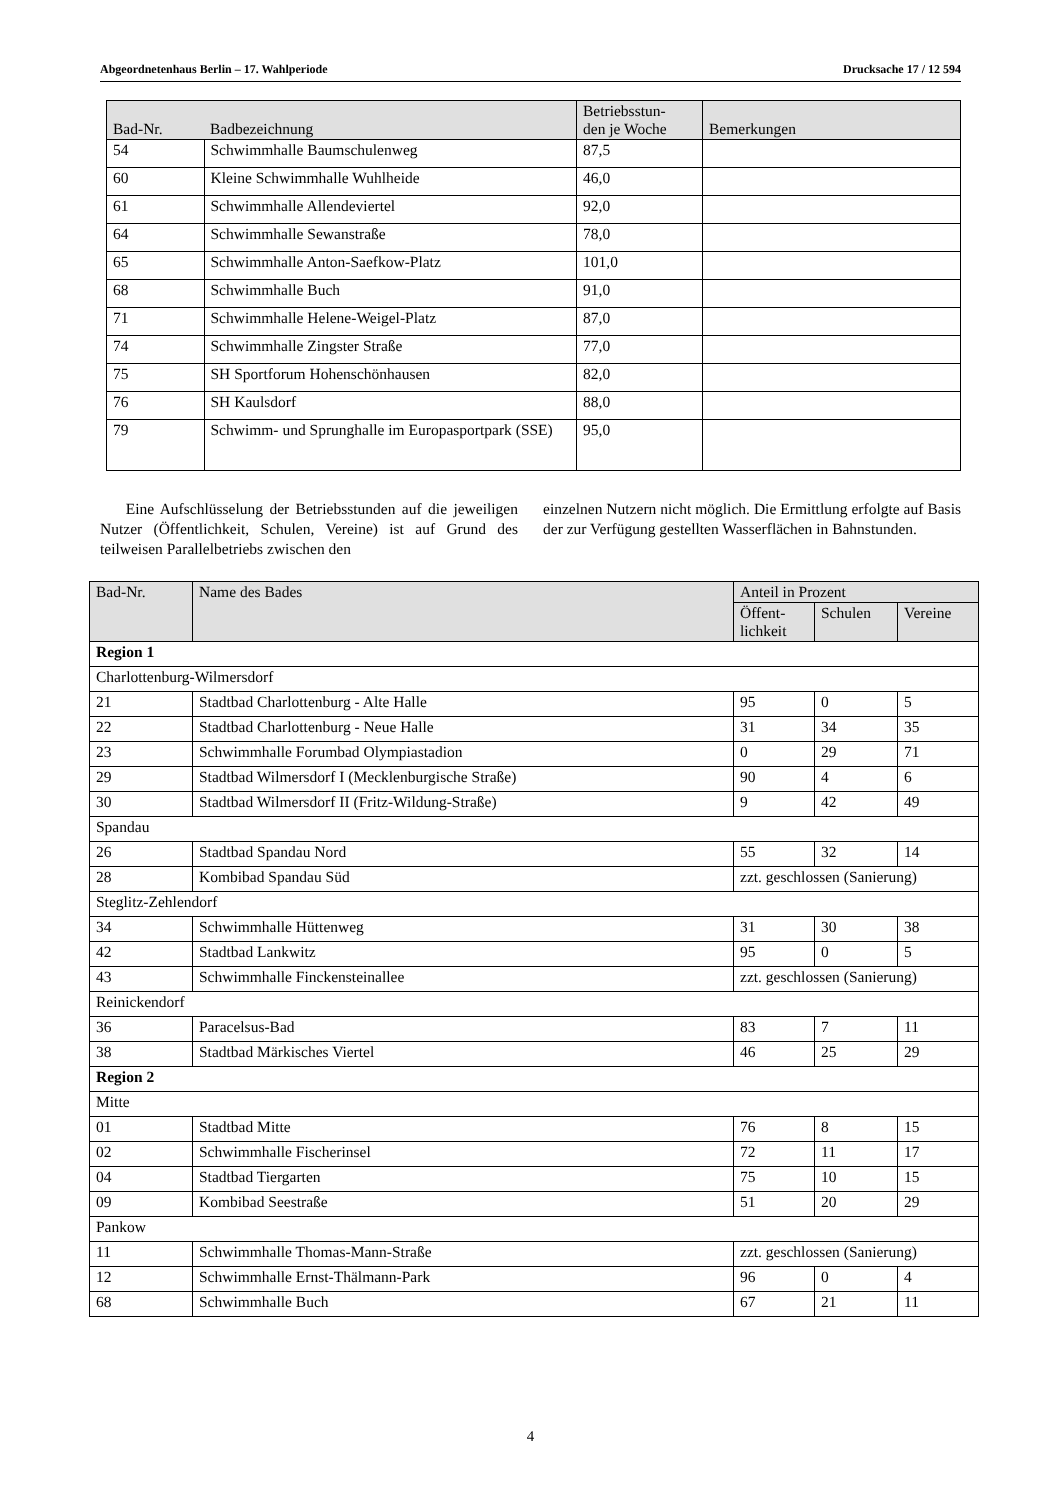Abgeordnetenhaus Berlin – 17. Wahlperiode Drucksache 17 / 12 594
| Bad-Nr. | Badbezeichnung | Betriebsstun- den je Woche | Bemerkungen |
| --- | --- | --- | --- |
| 54 | Schwimmhalle Baumschulenweg | 87,5 | |
| 60 | Kleine Schwimmhalle Wuhlheide | 46,0 | |
| 61 | Schwimmhalle Allendeviertel | 92,0 | |
| 64 | Schwimmhalle Sewanstraße | 78,0 | |
| 65 | Schwimmhalle Anton-Saefkow-Platz | 101,0 | |
| 68 | Schwimmhalle Buch | 91,0 | |
| 71 | Schwimmhalle Helene-Weigel-Platz | 87,0 | |
| 74 | Schwimmhalle Zingster Straße | 77,0 | |
| 75 | SH Sportforum Hohenschönhausen | 82,0 | |
| 76 | SH Kaulsdorf | 88,0 | |
| 79 | Schwimm- und Sprunghalle im Europasportpark (SSE) | 95,0 | |
Eine Aufschlüsselung der Betriebsstunden auf die jeweiligen Nutzer (Öffentlichkeit, Schulen, Vereine) ist auf Grund des teilweisen Parallelbetriebs zwischen den
einzelnen Nutzern nicht möglich. Die Ermittlung erfolgte auf Basis der zur Verfügung gestellten Wasserflächen in Bahnstunden.
| Bad-Nr. | Name des Bades | Anteil in Prozent | | |
| --- | --- | --- | --- | --- |
| | | Öffent- lichkeit | Schulen | Vereine |
| Region 1 | | | | |
| Charlottenburg-Wilmersdorf | | | | |
| 21 | Stadtbad Charlottenburg - Alte Halle | 95 | 0 | 5 |
| 22 | Stadtbad Charlottenburg - Neue Halle | 31 | 34 | 35 |
| 23 | Schwimmhalle Forumbad Olympiastadion | 0 | 29 | 71 |
| 29 | Stadtbad Wilmersdorf I (Mecklenburgische Straße) | 90 | 4 | 6 |
| 30 | Stadtbad Wilmersdorf II (Fritz-Wildung-Straße) | 9 | 42 | 49 |
| Spandau | | | | |
| 26 | Stadtbad Spandau Nord | 55 | 32 | 14 |
| 28 | Kombibad Spandau Süd | zzt. geschlossen (Sanierung) | | |
| Steglitz-Zehlendorf | | | | |
| 34 | Schwimmhalle Hüttenweg | 31 | 30 | 38 |
| 42 | Stadtbad Lankwitz | 95 | 0 | 5 |
| 43 | Schwimmhalle Finckensteinallee | zzt. geschlossen (Sanierung) | | |
| Reinickendorf | | | | |
| 36 | Paracelsus-Bad | 83 | 7 | 11 |
| 38 | Stadtbad Märkisches Viertel | 46 | 25 | 29 |
| Region 2 | | | | |
| Mitte | | | | |
| 01 | Stadtbad Mitte | 76 | 8 | 15 |
| 02 | Schwimmhalle Fischerinsel | 72 | 11 | 17 |
| 04 | Stadtbad Tiergarten | 75 | 10 | 15 |
| 09 | Kombibad Seestraße | 51 | 20 | 29 |
| Pankow | | | | |
| 11 | Schwimmhalle Thomas-Mann-Straße | zzt. geschlossen (Sanierung) | | |
| 12 | Schwimmhalle Ernst-Thälmann-Park | 96 | 0 | 4 |
| 68 | Schwimmhalle Buch | 67 | 21 | 11 |
4